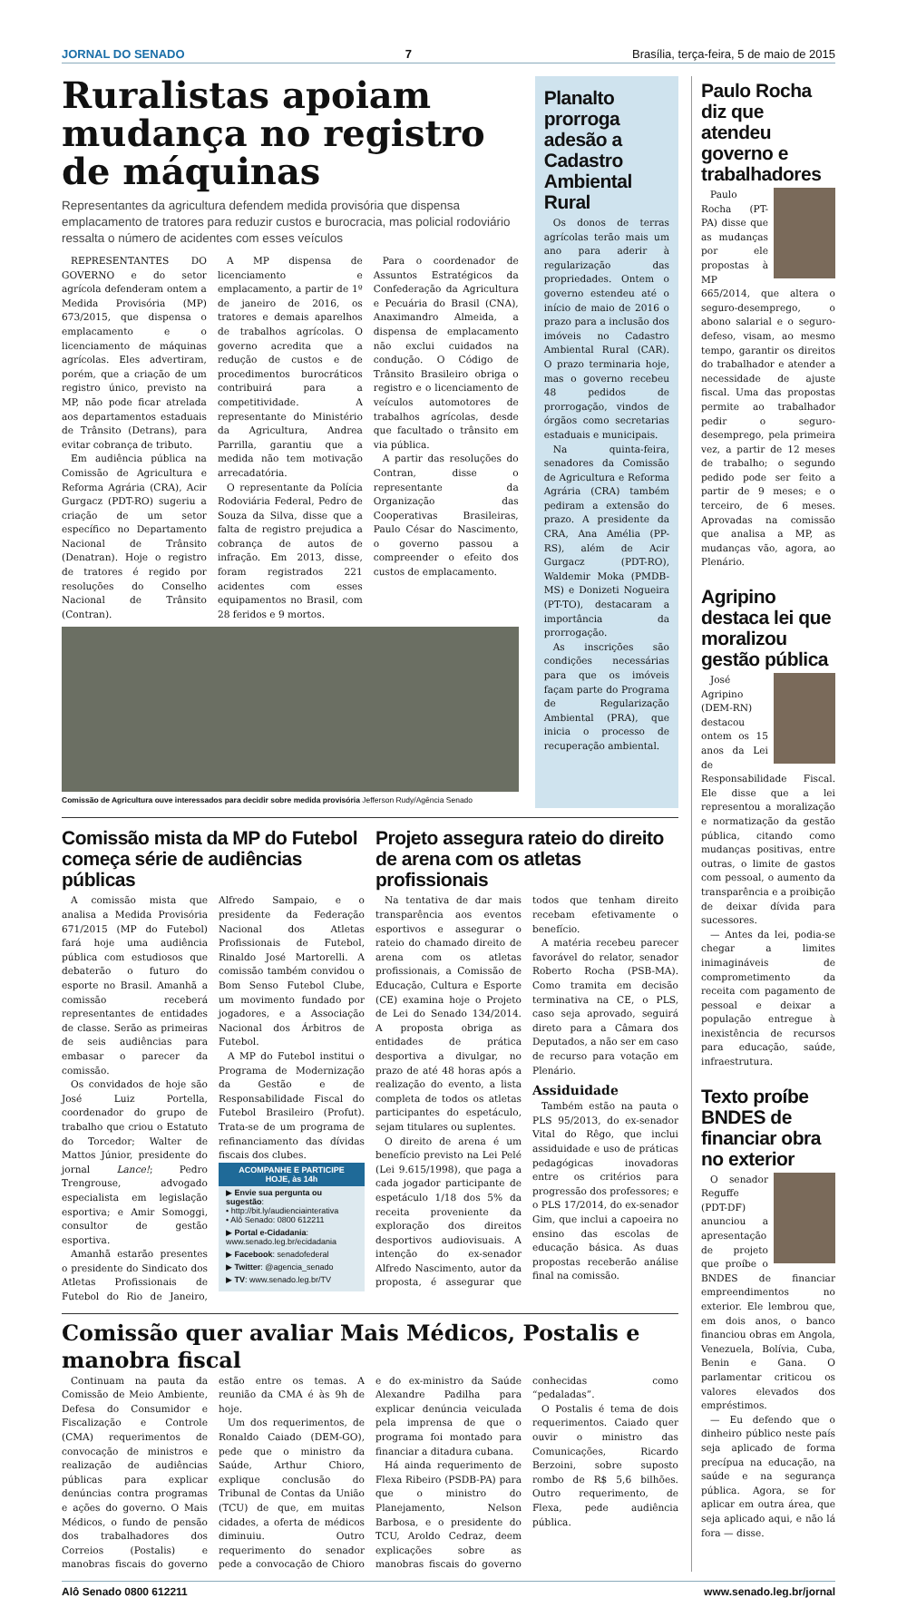JORNAL DO SENADO 7 Brasília, terça-feira, 5 de maio de 2015
Ruralistas apoiam mudança no registro de máquinas
Representantes da agricultura defendem medida provisória que dispensa emplacamento de tratores para reduzir custos e burocracia, mas policial rodoviário ressalta o número de acidentes com esses veículos
REPRESENTANTES DO GOVERNO e do setor agrícola defenderam ontem a Medida Provisória (MP) 673/2015, que dispensa o emplacamento e o licenciamento de máquinas agrícolas. Eles advertiram, porém, que a criação de um registro único, previsto na MP, não pode ficar atrelada aos departamentos estaduais de Trânsito (Detrans), para evitar cobrança de tributo.
Em audiência pública na Comissão de Agricultura e Reforma Agrária (CRA), Acir Gurgacz (PDT-RO) sugeriu a criação de um setor específico no Departamento Nacional de Trânsito (Denatran). Hoje o registro de tratores é regido por resoluções do Conselho Nacional de Trânsito (Contran).
A MP dispensa de licenciamento e emplacamento, a partir de 1º de janeiro de 2016, os tratores e demais aparelhos de trabalhos agrícolas. O governo acredita que a redução de custos e de procedimentos burocráticos contribuirá para a competitividade. A representante do Ministério da Agricultura, Andrea Parrilla, garantiu que a medida não tem motivação arrecadatória.
O representante da Polícia Rodoviária Federal, Pedro de Souza da Silva, disse que a falta de registro prejudica a cobrança de autos de infração. Em 2013, disse, foram registrados 221 acidentes com esses equipamentos no Brasil, com 28 feridos e 9 mortos.
Para o coordenador de Assuntos Estratégicos da Confederação da Agricultura e Pecuária do Brasil (CNA), Anaximandro Almeida, a dispensa de emplacamento não exclui cuidados na condução. O Código de Trânsito Brasileiro obriga o registro e o licenciamento de veículos automotores de trabalhos agrícolas, desde que facultado o trânsito em via pública.
A partir das resoluções do Contran, disse o representante da Organização das Cooperativas Brasileiras, Paulo César do Nascimento, o governo passou a compreender o efeito dos custos de emplacamento.
Comissão de Agricultura ouve interessados para decidir sobre medida provisória Jefferson Rudy/Agência Senado
Planalto prorroga adesão a Cadastro Ambiental Rural
Os donos de terras agrícolas terão mais um ano para aderir à regularização das propriedades. Ontem o governo estendeu até o início de maio de 2016 o prazo para a inclusão dos imóveis no Cadastro Ambiental Rural (CAR). O prazo terminaria hoje, mas o governo recebeu 48 pedidos de prorrogação, vindos de órgãos como secretarias estaduais e municipais.
Na quinta-feira, senadores da Comissão de Agricultura e Reforma Agrária (CRA) também pediram a extensão do prazo. A presidente da CRA, Ana Amélia (PP-RS), além de Acir Gurgacz (PDT-RO), Waldemir Moka (PMDB-MS) e Donizeti Nogueira (PT-TO), destacaram a importância da prorrogação.
As inscrições são condições necessárias para que os imóveis façam parte do Programa de Regularização Ambiental (PRA), que inicia o processo de recuperação ambiental.
Comissão mista da MP do Futebol começa série de audiências públicas
A comissão mista que analisa a Medida Provisória 671/2015 (MP do Futebol) fará hoje uma audiência pública com estudiosos que debaterão o futuro do esporte no Brasil. Amanhã a comissão receberá representantes de entidades de classe. Serão as primeiras de seis audiências para embasar o parecer da comissão.
Os convidados de hoje são José Luiz Portella, coordenador do grupo de trabalho que criou o Estatuto do Torcedor; Walter de Mattos Júnior, presidente do jornal Lance!; Pedro Trengrouse, advogado especialista em legislação esportiva; e Amir Somoggi, consultor de gestão esportiva.
Amanhã estarão presentes o presidente do Sindicato dos Atletas Profissionais de Futebol do Rio de Janeiro, Alfredo Sampaio, e o presidente da Federação Nacional dos Atletas Profissionais de Futebol, Rinaldo José Martorelli. A comissão também convidou o Bom Senso Futebol Clube, um movimento fundado por jogadores, e a Associação Nacional dos Árbitros de Futebol.
A MP do Futebol institui o Programa de Modernização da Gestão e de Responsabilidade Fiscal do Futebol Brasileiro (Profut). Trata-se de um programa de refinanciamento das dívidas fiscais dos clubes.
ACOMPANHE E PARTICIPE
HOJE, às 14h
▶ Envie sua pergunta ou sugestão:
• http://bit.ly/audienciainterativa
• Alô Senado: 0800 612211
▶ Portal e-Cidadania: www.senado.leg.br/ecidadania
▶ Facebook: senadofederal
▶ Twitter: @agencia_senado
▶ TV: www.senado.leg.br/TV
Projeto assegura rateio do direito de arena com os atletas profissionais
Na tentativa de dar mais transparência aos eventos esportivos e assegurar o rateio do chamado direito de arena com os atletas profissionais, a Comissão de Educação, Cultura e Esporte (CE) examina hoje o Projeto de Lei do Senado 134/2014. A proposta obriga as entidades de prática desportiva a divulgar, no prazo de até 48 horas após a realização do evento, a lista completa de todos os atletas participantes do espetáculo, sejam titulares ou suplentes.
O direito de arena é um benefício previsto na Lei Pelé (Lei 9.615/1998), que paga a cada jogador participante de espetáculo 1/18 dos 5% da receita proveniente da exploração dos direitos desportivos audiovisuais. A intenção do ex-senador Alfredo Nascimento, autor da proposta, é assegurar que todos que tenham direito recebam efetivamente o benefício.
A matéria recebeu parecer favorável do relator, senador Roberto Rocha (PSB-MA). Como tramita em decisão terminativa na CE, o PLS, caso seja aprovado, seguirá direto para a Câmara dos Deputados, a não ser em caso de recurso para votação em Plenário.
Assiduidade
Também estão na pauta o PLS 95/2013, do ex-senador Vital do Rêgo, que inclui assiduidade e uso de práticas pedagógicas inovadoras entre os critérios para progressão dos professores; e o PLS 17/2014, do ex-senador Gim, que inclui a capoeira no ensino das escolas de educação básica. As duas propostas receberão análise final na comissão.
Comissão quer avaliar Mais Médicos, Postalis e manobra fiscal
Continuam na pauta da Comissão de Meio Ambiente, Defesa do Consumidor e Fiscalização e Controle (CMA) requerimentos de convocação de ministros e realização de audiências públicas para explicar denúncias contra programas e ações do governo. O Mais Médicos, o fundo de pensão dos trabalhadores dos Correios (Postalis) e manobras fiscais do governo estão entre os temas. A reunião da CMA é às 9h de hoje.
Um dos requerimentos, de Ronaldo Caiado (DEM-GO), pede que o ministro da Saúde, Arthur Chioro, explique conclusão do Tribunal de Contas da União (TCU) de que, em muitas cidades, a oferta de médicos diminuiu. Outro requerimento do senador pede a convocação de Chioro e do ex-ministro da Saúde Alexandre Padilha para explicar denúncia veiculada pela imprensa de que o programa foi montado para financiar a ditadura cubana.
Há ainda requerimento de Flexa Ribeiro (PSDB-PA) para que o ministro do Planejamento, Nelson Barbosa, e o presidente do TCU, Aroldo Cedraz, deem explicações sobre as manobras fiscais do governo conhecidas como “pedaladas”.
O Postalis é tema de dois requerimentos. Caiado quer ouvir o ministro das Comunicações, Ricardo Berzoini, sobre suposto rombo de R$ 5,6 bilhões. Outro requerimento, de Flexa, pede audiência pública.
Paulo Rocha diz que atendeu governo e trabalhadores
Paulo Rocha (PT-PA) disse que as mudanças por ele propostas à MP 665/2014, que altera o seguro-desemprego, o abono salarial e o seguro-defeso, visam, ao mesmo tempo, garantir os direitos do trabalhador e atender a necessidade de ajuste fiscal. Uma das propostas permite ao trabalhador pedir o seguro-desemprego, pela primeira vez, a partir de 12 meses de trabalho; o segundo pedido pode ser feito a partir de 9 meses; e o terceiro, de 6 meses. Aprovadas na comissão que analisa a MP, as mudanças vão, agora, ao Plenário.
Agripino destaca lei que moralizou gestão pública
José Agripino (DEM-RN) destacou ontem os 15 anos da Lei de Responsabilidade Fiscal. Ele disse que a lei representou a moralização e normatização da gestão pública, citando como mudanças positivas, entre outras, o limite de gastos com pessoal, o aumento da transparência e a proibição de deixar dívida para sucessores.
— Antes da lei, podia-se chegar a limites inimagináveis de comprometimento da receita com pagamento de pessoal e deixar a população entregue à inexistência de recursos para educação, saúde, infraestrutura.
Texto proíbe BNDES de financiar obra no exterior
O senador Reguffe (PDT-DF) anunciou a apresentação de projeto que proíbe o BNDES de financiar empreendimentos no exterior. Ele lembrou que, em dois anos, o banco financiou obras em Angola, Venezuela, Bolívia, Cuba, Benin e Gana. O parlamentar criticou os valores elevados dos empréstimos.
— Eu defendo que o dinheiro público neste país seja aplicado de forma precípua na educação, na saúde e na segurança pública. Agora, se for aplicar em outra área, que seja aplicado aqui, e não lá fora — disse.
Alô Senado 0800 612211 www.senado.leg.br/jornal